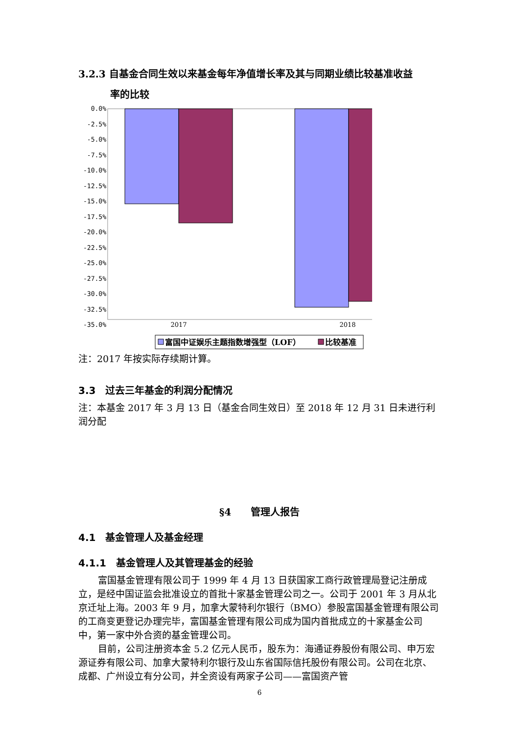3.2.3 自基金合同生效以来基金每年净值增长率及其与同期业绩比较基准收益
率的比较
0.0%
-2.5%
-5.0%
-7.5%
-10.0%
-12.5%
-15.0%
-17.5%
-20.0%
-22.5%
-25.0%
-27.5%
-30.0%
-32.5%
-35.0%
2017
2018
富国中证娱乐主题指数增强型（LOF）
比较基准
注：2017 年按实际存续期计算。
3.3　过去三年基金的利润分配情况
注：本基金 2017 年 3 月 13 日（基金合同生效日）至 2018 年 12 月 31 日未进行利润分配
§4　　管理人报告
4.1　基金管理人及基金经理
4.1.1　基金管理人及其管理基金的经验
富国基金管理有限公司于 1999 年 4 月 13 日获国家工商行政管理局登记注册成立，是经中国证监会批准设立的首批十家基金管理公司之一。公司于 2001 年 3 月从北京迁址上海。2003 年 9 月，加拿大蒙特利尔银行（BMO）参股富国基金管理有限公司的工商变更登记办理完毕，富国基金管理有限公司成为国内首批成立的十家基金公司中，第一家中外合资的基金管理公司。
目前，公司注册资本金 5.2 亿元人民币，股东为：海通证券股份有限公司、申万宏源证券有限公司、加拿大蒙特利尔银行及山东省国际信托股份有限公司。公司在北京、成都、广州设立有分公司，并全资设有两家子公司——富国资产管
6